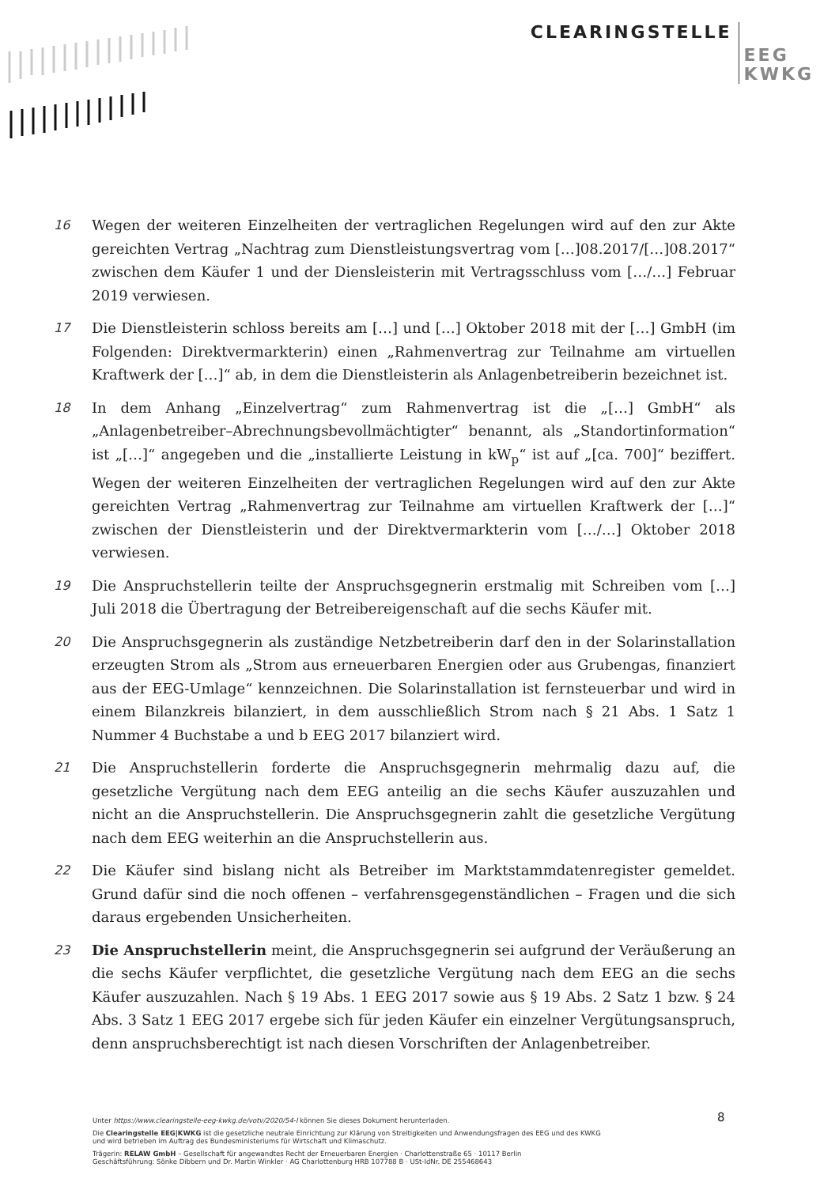CLEARINGSTELLE EEG
KWKG
16 Wegen der weiteren Einzelheiten der vertraglichen Regelungen wird auf den zur Akte gereichten Vertrag „Nachtrag zum Dienstleistungsvertrag vom […]08.2017/[…]08.2017“ zwischen dem Käufer 1 und der Diensleisterin mit Vertragsschluss vom […/…] Februar 2019 verwiesen.
17 Die Dienstleisterin schloss bereits am […] und […] Oktober 2018 mit der […] GmbH (im Folgenden: Direktvermarkterin) einen „Rahmenvertrag zur Teilnahme am virtuellen Kraftwerk der […]“ ab, in dem die Dienstleisterin als Anlagenbetreiberin bezeichnet ist.
18 In dem Anhang „Einzelvertrag“ zum Rahmenvertrag ist die „[…] GmbH“ als „Anlagenbetreiber–Abrechnungsbevollmächtigter“ benannt, als „Standortinformation“ ist „[…]“ angegeben und die „installierte Leistung in kW<sub>p</sub>“ ist auf „[ca. 700]“ beziffert. Wegen der weiteren Einzelheiten der vertraglichen Regelungen wird auf den zur Akte gereichten Vertrag „Rahmenvertrag zur Teilnahme am virtuellen Kraftwerk der […]“ zwischen der Dienstleisterin und der Direktvermarkterin vom […/…] Oktober 2018 verwiesen.
19 Die Anspruchstellerin teilte der Anspruchsgegnerin erstmalig mit Schreiben vom […] Juli 2018 die Übertragung der Betreibereigenschaft auf die sechs Käufer mit.
20 Die Anspruchsgegnerin als zuständige Netzbetreiberin darf den in der Solarinstallation erzeugten Strom als „Strom aus erneuerbaren Energien oder aus Grubengas, finanziert aus der EEG-Umlage“ kennzeichnen. Die Solarinstallation ist fernsteuerbar und wird in einem Bilanzkreis bilanziert, in dem ausschließlich Strom nach § 21 Abs. 1 Satz 1 Nummer 4 Buchstabe a und b EEG 2017 bilanziert wird.
21 Die Anspruchstellerin forderte die Anspruchsgegnerin mehrmalig dazu auf, die gesetzliche Vergütung nach dem EEG anteilig an die sechs Käufer auszuzahlen und nicht an die Anspruchstellerin. Die Anspruchsgegnerin zahlt die gesetzliche Vergütung nach dem EEG weiterhin an die Anspruchstellerin aus.
22 Die Käufer sind bislang nicht als Betreiber im Marktstammdatenregister gemeldet. Grund dafür sind die noch offenen – verfahrensgegenständlichen – Fragen und die sich daraus ergebenden Unsicherheiten.
23 Die Anspruchstellerin meint, die Anspruchsgegnerin sei aufgrund der Veräußerung an die sechs Käufer verpflichtet, die gesetzliche Vergütung nach dem EEG an die sechs Käufer auszuzahlen. Nach § 19 Abs. 1 EEG 2017 sowie aus § 19 Abs. 2 Satz 1 bzw. § 24 Abs. 3 Satz 1 EEG 2017 ergebe sich für jeden Käufer ein einzelner Vergütungsanspruch, denn anspruchsberechtigt ist nach diesen Vorschriften der Anlagenbetreiber.
8
Unter https://www.clearingstelle-eeg-kwkg.de/votv/2020/54-I können Sie dieses Dokument herunterladen.
Die Clearingstelle EEG|KWKG ist die gesetzliche neutrale Einrichtung zur Klärung von Streitigkeiten und Anwendungsfragen des EEG und des KWKG
und wird betrieben im Auftrag des Bundesministeriums für Wirtschaft und Klimaschutz.
Trägerin: RELAW GmbH – Gesellschaft für angewandtes Recht der Erneuerbaren Energien · Charlottenstraße 65 · 10117 Berlin
Geschäftsführung: Sönke Dibbern und Dr. Martin Winkler · AG Charlottenburg HRB 107788 B · USt-IdNr. DE 255468643